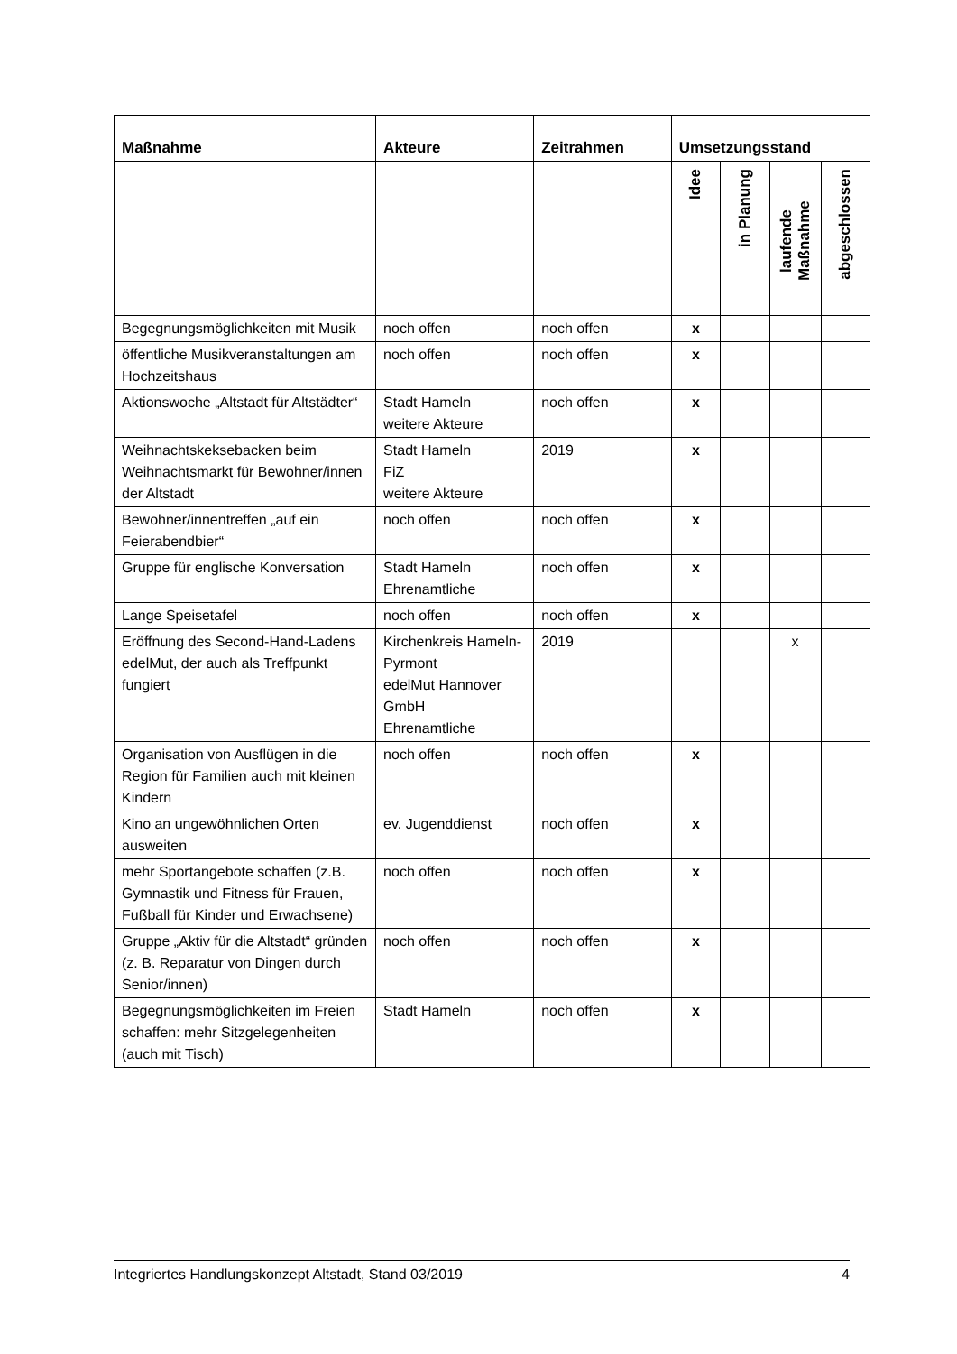| Maßnahme | Akteure | Zeitrahmen | Umsetzungsstand | | | |
| --- | --- | --- | --- | --- | --- | --- |
| | | | Idee | in Planung | laufende Maßnahme | abgeschlossen |
| Begegnungsmöglichkeiten mit Musik | noch offen | noch offen | x | | | |
| öffentliche Musikveranstaltungen am Hochzeitshaus | noch offen | noch offen | x | | | |
| Aktionswoche „Altstadt für Altstädter“ | Stadt Hameln weitere Akteure | noch offen | x | | | |
| Weihnachtskeksebacken beim Weihnachtsmarkt für Bewohner/innen der Altstadt | Stadt Hameln FiZ weitere Akteure | 2019 | x | | | |
| Bewohner/innentreffen „auf ein Feierabendbier“ | noch offen | noch offen | x | | | |
| Gruppe für englische Konversation | Stadt Hameln Ehrenamtliche | noch offen | x | | | |
| Lange Speisetafel | noch offen | noch offen | x | | | |
| Eröffnung des Second-Hand-Ladens edelMut, der auch als Treffpunkt fungiert | Kirchenkreis Hameln-Pyrmont edelMut Hannover GmbH Ehrenamtliche | 2019 | | | x | |
| Organisation von Ausflügen in die Region für Familien auch mit kleinen Kindern | noch offen | noch offen | x | | | |
| Kino an ungewöhnlichen Orten ausweiten | ev. Jugenddienst | noch offen | x | | | |
| mehr Sportangebote schaffen (z.B. Gymnastik und Fitness für Frauen, Fußball für Kinder und Erwachsene) | noch offen | noch offen | x | | | |
| Gruppe „Aktiv für die Altstadt“ gründen (z. B. Reparatur von Dingen durch Senior/innen) | noch offen | noch offen | x | | | |
| Begegnungsmöglichkeiten im Freien schaffen: mehr Sitzgelegenheiten (auch mit Tisch) | Stadt Hameln | noch offen | x | | | |
Integriertes Handlungskonzept Altstadt, Stand 03/2019 4